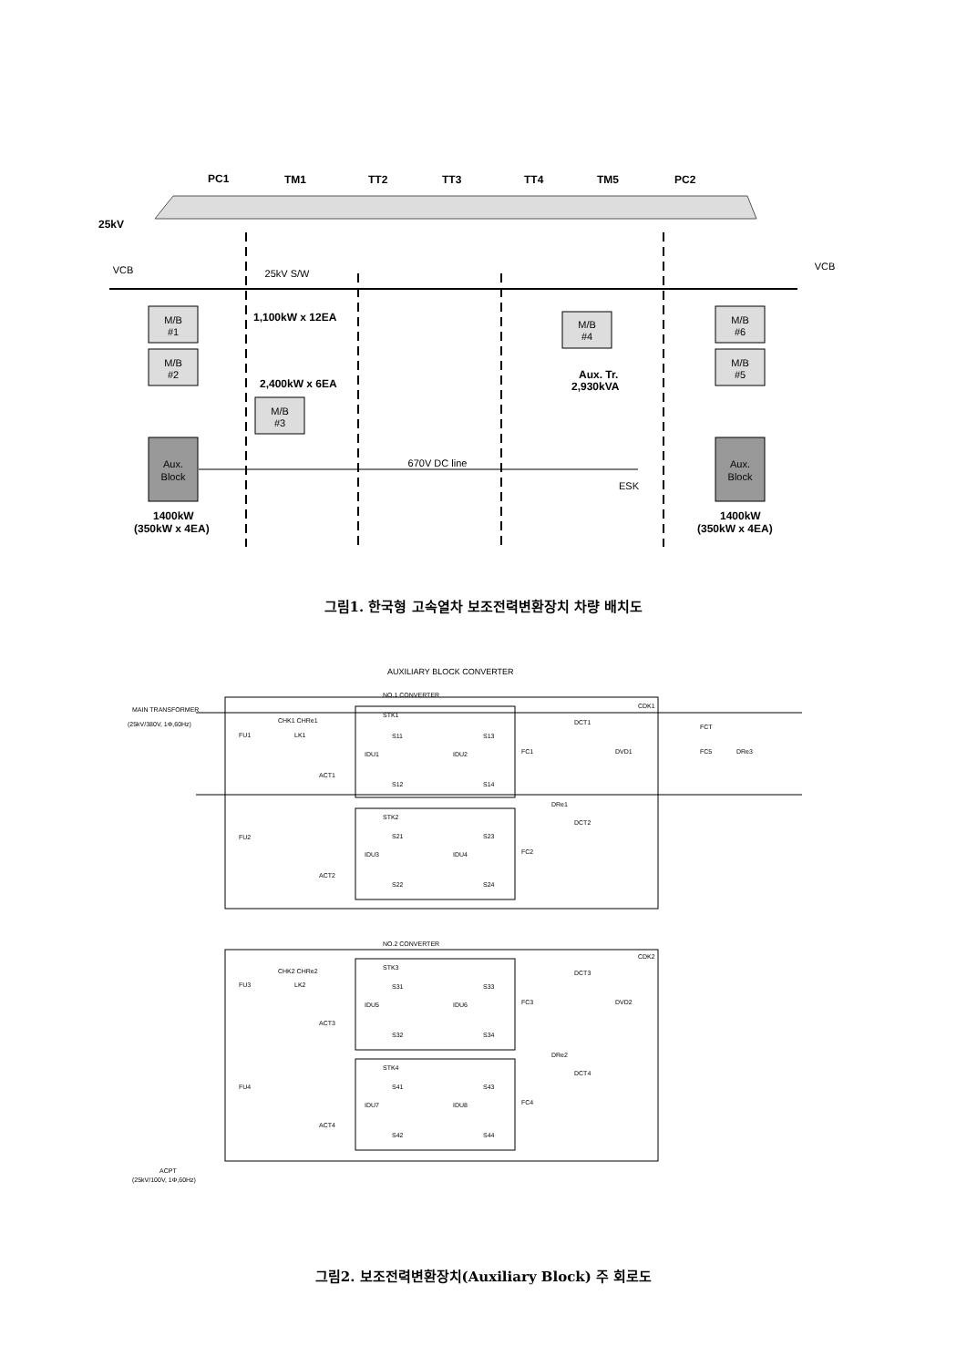PC1
TM1
TT2
TT3
TT4
TM5
PC2
25kV
VCB
VCB
25kV S/W
M/B
#1
M/B
#2
M/B
#3
M/B
#4
M/B
#6
M/B
#5
Aux.
Block
Aux.
Block
670V DC line
ESK
1,100kW x 12EA
2,400kW x 6EA
Aux. Tr.
2,930kVA
1400kW
(350kW x 4EA)
1400kW
(350kW x 4EA)
그림1. 한국형 고속열차 보조전력변환장치 차량 배치도
AUXILIARY BLOCK CONVERTER
NO.1 CONVERTER
NO.2 CONVERTER
MAIN TRANSFORMER
(25kV/380V, 1Φ,60Hz)
STK1
STK2
STK3
STK4
CHK1 CHRe1
LK1
CHK2 CHRe2
LK2
FU1
FU2
FU3
FU4
ACT1
ACT2
ACT3
ACT4
IDU1
IDU2
IDU3
IDU4
IDU5
IDU6
IDU7
IDU8
S11
S13
S12
S14
S21
S23
S22
S24
S31
S33
S32
S34
S41
S43
S42
S44
FC1
FC2
FC3
FC4
DRe1
DRe2
DCT1
DCT2
DCT3
DCT4
DVD1
DVD2
CDK1
CDK2
FCT
FC5
DRe3
ACPT
(25kV/100V, 1Φ,60Hz)
그림2. 보조전력변환장치(Auxiliary Block) 주 회로도